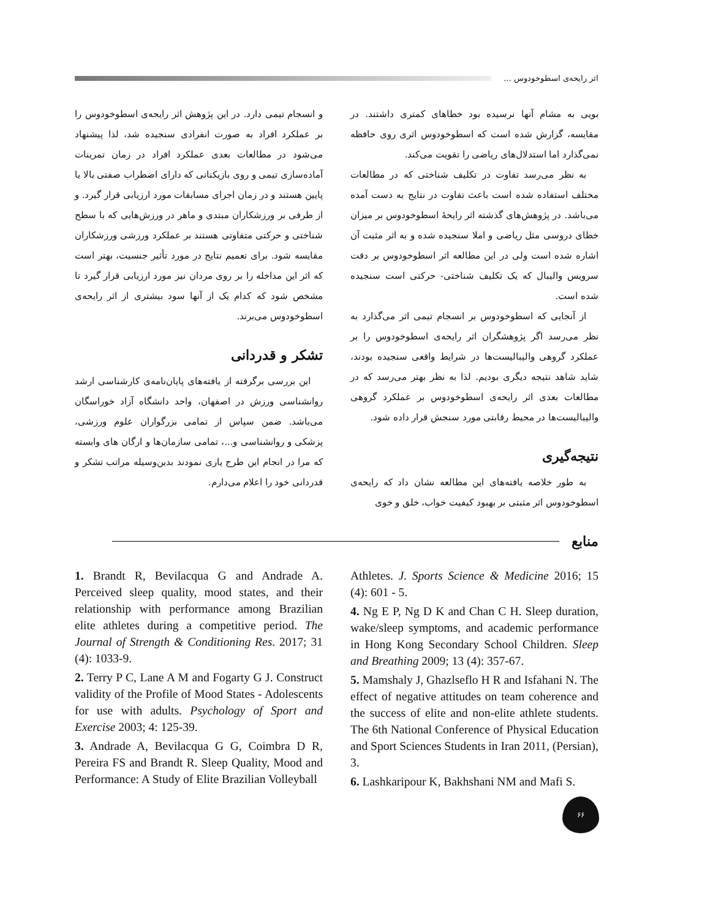اثر رایحه‌ی اسطوخودوس ...
بویی به مشام آنها نرسیده بود خطاهای کمتری داشتند. در مقایسه، گزارش شده است که اسطوخودوس اثری روی حافظه نمی‌گذارد اما استدلال‌های ریاضی را تقویت می‌کند.
به نظر می‌رسد تفاوت در تکلیف شناختی که در مطالعات مختلف استفاده شده است باعث تفاوت در نتایج به دست آمده می‌باشد. در پژوهش‌های گذشته اثر رایحهٔ اسطوخودوس بر میزان خطای دروسی مثل ریاضی و املا سنجیده شده و به اثر مثبت آن اشاره شده است ولی در این مطالعه اثر اسطوخودوس بر دقت سرویس والیبال که یک تکلیف شناختی- حرکتی است سنجیده شده است.
از آنجایی که اسطوخودوس بر انسجام تیمی اثر می‌گذارد به نظر می‌رسد اگر پژوهشگران اثر رایحه‌ی اسطوخودوس را بر عملکرد گروهی والیبالیست‌ها در شرایط واقعی سنجیده بودند، شاید شاهد نتیجه دیگری بودیم. لذا به نظر بهتر می‌رسد که در مطالعات بعدی اثر رایحه‌ی اسطوخودوس بر عملکرد گروهی والیبالیست‌ها در محیط رقابتی مورد سنجش قرار داده شود.
نتیجه‌گیری
به طور خلاصه یافته‌های این مطالعه نشان داد که رایحه‌ی اسطوخودوس اثر مثبتی بر بهبود کیفیت خواب، خلق و خوی
و انسجام تیمی دارد. در این پژوهش اثر رایحه‌ی اسطوخودوس را بر عملکرد افراد به صورت انفرادی سنجیده شد، لذا پیشنهاد می‌شود در مطالعات بعدی عملکرد افراد در زمان تمرینات آماده‌سازی تیمی و روی بازیکنانی که دارای اضطراب صفتی بالا یا پایین هستند و در زمان اجرای مسابقات مورد ارزیابی قرار گیرد. و از طرفی بر ورزشکاران مبتدی و ماهر در ورزش‌هایی که با سطح شناختی و حرکتی متفاوتی هستند بر عملکرد ورزشی ورزشکاران مقایسه شود. برای تعمیم نتایج در مورد تأثیر جنسیت، بهتر است که اثر این مداخله را بر روی مردان نیز مورد ارزیابی قرار گیرد تا مشخص شود که کدام یک از آنها سود بیشتری از اثر رایحه‌ی اسطوخودوس می‌برند.
تشکر و قدردانی
این بررسی برگرفته از یافته‌های پایان‌نامه‌ی کارشناسی ارشد روانشناسی ورزش در اصفهان، واحد دانشگاه آزاد خوراسگان می‌باشد. ضمن سپاس از تمامی بزرگواران علوم ورزشی، پزشکی و روانشناسی و...، تمامی سازمان‌ها و ارگان های وابسته که مرا در انجام این طرح یاری نمودند بدین‌وسیله مراتب تشکر و قدردانی خود را اعلام می‌دارم.
منابع
Athletes. J. Sports Science & Medicine 2016; 15 (4): 601 - 5.
4. Ng E P, Ng D K and Chan C H. Sleep duration, wake/sleep symptoms, and academic performance in Hong Kong Secondary School Children. Sleep and Breathing 2009; 13 (4): 357-67.
5. Mamshaly J, Ghazlseflo H R and Isfahani N. The effect of negative attitudes on team coherence and the success of elite and non-elite athlete students. The 6th National Conference of Physical Education and Sport Sciences Students in Iran 2011, (Persian), 3.
6. Lashkaripour K, Bakhshani NM and Mafi S.
1. Brandt R, Bevilacqua G and Andrade A. Perceived sleep quality, mood states, and their relationship with performance among Brazilian elite athletes during a competitive period. The Journal of Strength & Conditioning Res. 2017; 31 (4): 1033-9.
2. Terry P C, Lane A M and Fogarty G J. Construct validity of the Profile of Mood States - Adolescents for use with adults. Psychology of Sport and Exercise 2003; 4: 125-39.
3. Andrade A, Bevilacqua G G, Coimbra D R, Pereira FS and Brandt R. Sleep Quality, Mood and Performance: A Study of Elite Brazilian Volleyball
۶۶